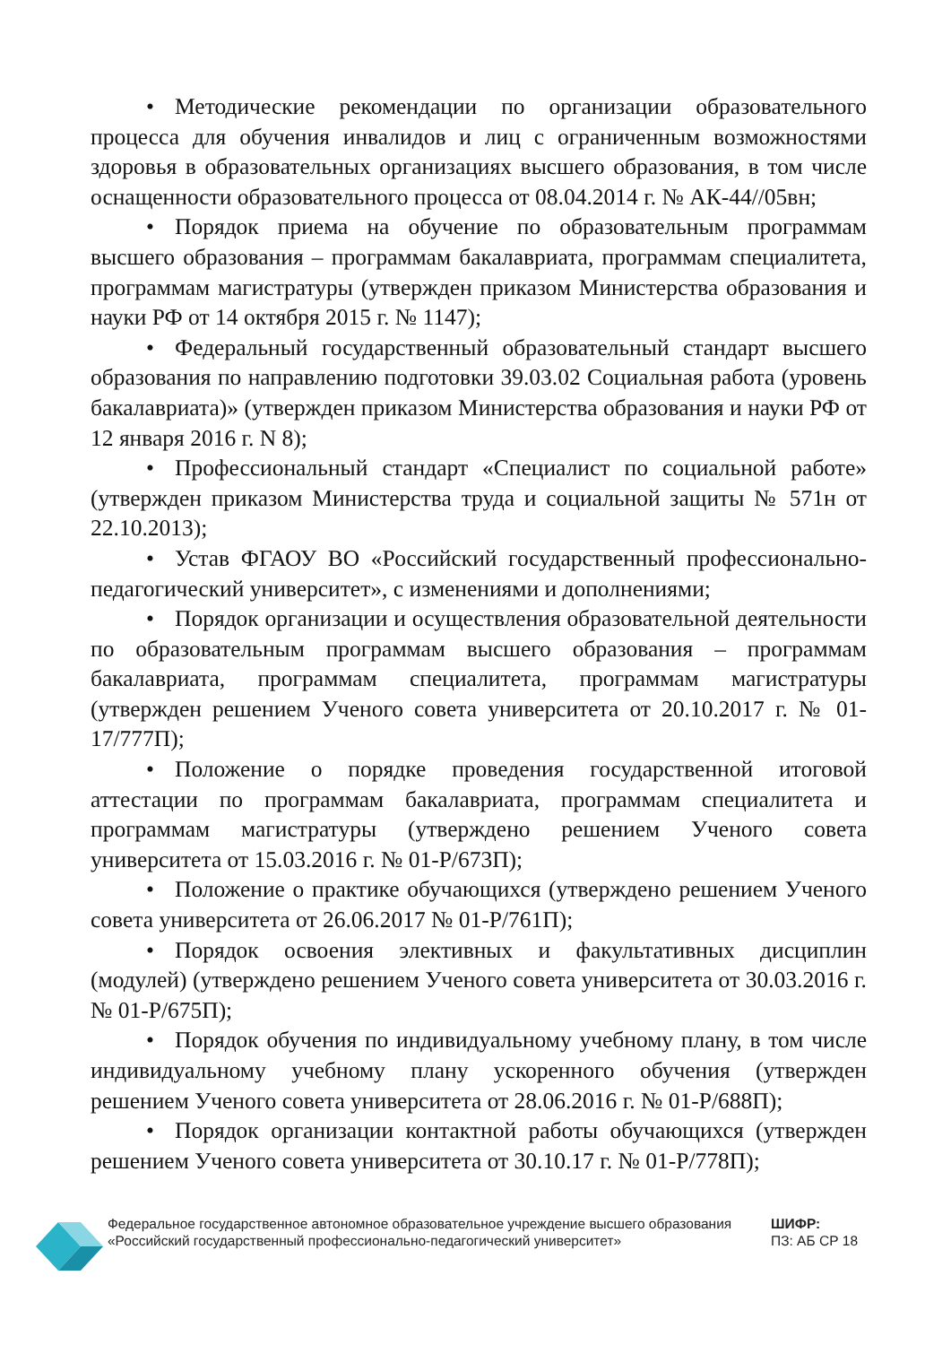• Методические рекомендации по организации образовательного процесса для обучения инвалидов и лиц с ограниченным возможностями здоровья в образовательных организациях высшего образования, в том числе оснащенности образовательного процесса от 08.04.2014 г. № АК-44//05вн;
• Порядок приема на обучение по образовательным программам высшего образования – программам бакалавриата, программам специалитета, программам магистратуры (утвержден приказом Министерства образования и науки РФ от 14 октября 2015 г. № 1147);
• Федеральный государственный образовательный стандарт высшего образования по направлению подготовки 39.03.02 Социальная работа (уровень бакалавриата)» (утвержден приказом Министерства образования и науки РФ от 12 января 2016 г. N 8);
• Профессиональный стандарт «Специалист по социальной работе» (утвержден приказом Министерства труда и социальной защиты № 571н от 22.10.2013);
• Устав ФГАОУ ВО «Российский государственный профессионально-педагогический университет», с изменениями и дополнениями;
• Порядок организации и осуществления образовательной деятельности по образовательным программам высшего образования – программам бакалавриата, программам специалитета, программам магистратуры (утвержден решением Ученого совета университета от 20.10.2017 г. № 01-17/777П);
• Положение о порядке проведения государственной итоговой аттестации по программам бакалавриата, программам специалитета и программам магистратуры (утверждено решением Ученого совета университета от 15.03.2016 г. № 01-Р/673П);
• Положение о практике обучающихся (утверждено решением Ученого совета университета от 26.06.2017 № 01-Р/761П);
• Порядок освоения элективных и факультативных дисциплин (модулей) (утверждено решением Ученого совета университета от 30.03.2016 г. № 01-Р/675П);
• Порядок обучения по индивидуальному учебному плану, в том числе индивидуальному учебному плану ускоренного обучения (утвержден решением Ученого совета университета от 28.06.2016 г. № 01-Р/688П);
• Порядок организации контактной работы обучающихся (утвержден решением Ученого совета университета от 30.10.17 г. № 01-Р/778П);
Федеральное государственное автономное образовательное учреждение высшего образования «Российский государственный профессионально-педагогический университет»
ШИФР:
ПЗ: АБ СР 18